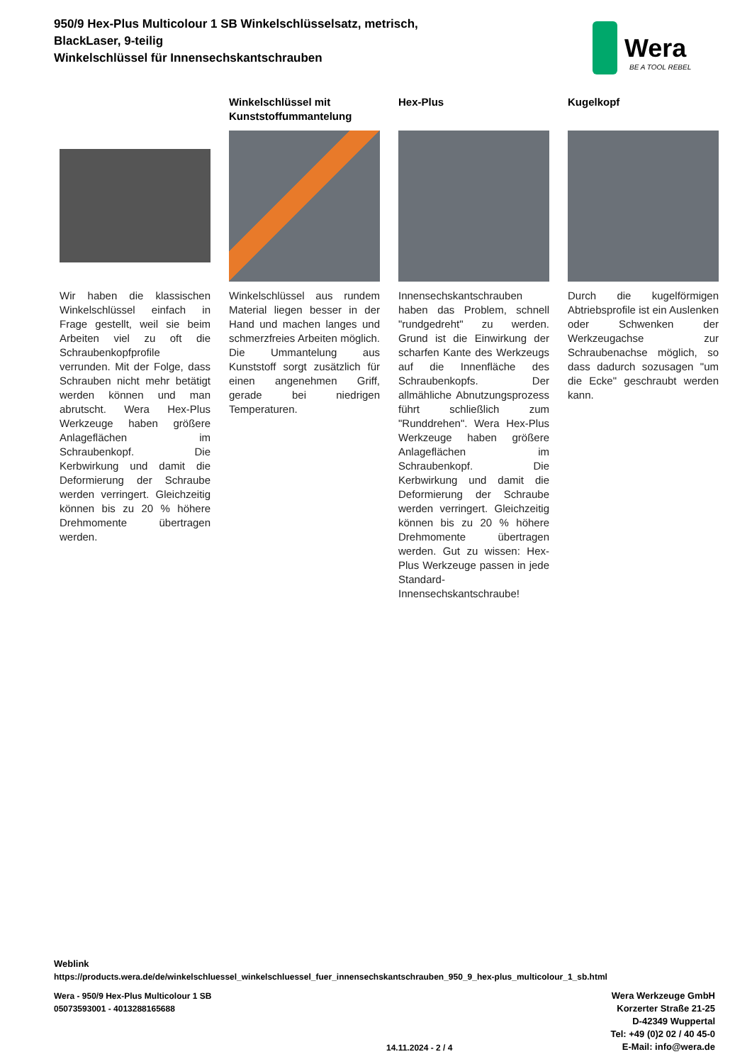950/9 Hex-Plus Multicolour 1 SB Winkelschlüsselsatz, metrisch, BlackLaser, 9-teilig
Winkelschlüssel für Innensechskantschrauben
Wera
BE A TOOL REBEL
Wir haben die klassischen Winkelschlüssel einfach in Frage gestellt, weil sie beim Arbeiten viel zu oft die Schraubenkopfprofile verrunden. Mit der Folge, dass Schrauben nicht mehr betätigt werden können und man abrutscht. Wera Hex-Plus Werkzeuge haben größere Anlageflächen im Schraubenkopf. Die Kerbwirkung und damit die Deformierung der Schraube werden verringert. Gleichzeitig können bis zu 20 % höhere Drehmomente übertragen werden.
Winkelschlüssel mit Kunststoffummantelung
Winkelschlüssel aus rundem Material liegen besser in der Hand und machen langes und schmerzfreies Arbeiten möglich. Die Ummantelung aus Kunststoff sorgt zusätzlich für einen angenehmen Griff, gerade bei niedrigen Temperaturen.
Hex-Plus
Innensechskantschrauben haben das Problem, schnell "rundgedreht" zu werden. Grund ist die Einwirkung der scharfen Kante des Werkzeugs auf die Innenfläche des Schraubenkopfs. Der allmähliche Abnutzungsprozess führt schließlich zum "Runddrehen". Wera Hex-Plus Werkzeuge haben größere Anlageflächen im Schraubenkopf. Die Kerbwirkung und damit die Deformierung der Schraube werden verringert. Gleichzeitig können bis zu 20 % höhere Drehmomente übertragen werden. Gut zu wissen: Hex-Plus Werkzeuge passen in jede Standard-Innensechskantschraube!
Kugelkopf
Durch die kugelförmigen Abtriebsprofile ist ein Auslenken oder Schwenken der Werkzeugachse zur Schraubenachse möglich, so dass dadurch sozusagen "um die Ecke" geschraubt werden kann.
Weblink
https://products.wera.de/de/winkelschluessel_winkelschluessel_fuer_innensechskantschrauben_950_9_hex-plus_multicolour_1_sb.html
Wera - 950/9 Hex-Plus Multicolour 1 SB
05073593001 - 4013288165688
Wera Werkzeuge GmbH
Korzerter Straße 21-25
D-42349 Wuppertal
Tel: +49 (0)2 02 / 40 45-0
E-Mail: info@wera.de
14.11.2024 - 2 / 4